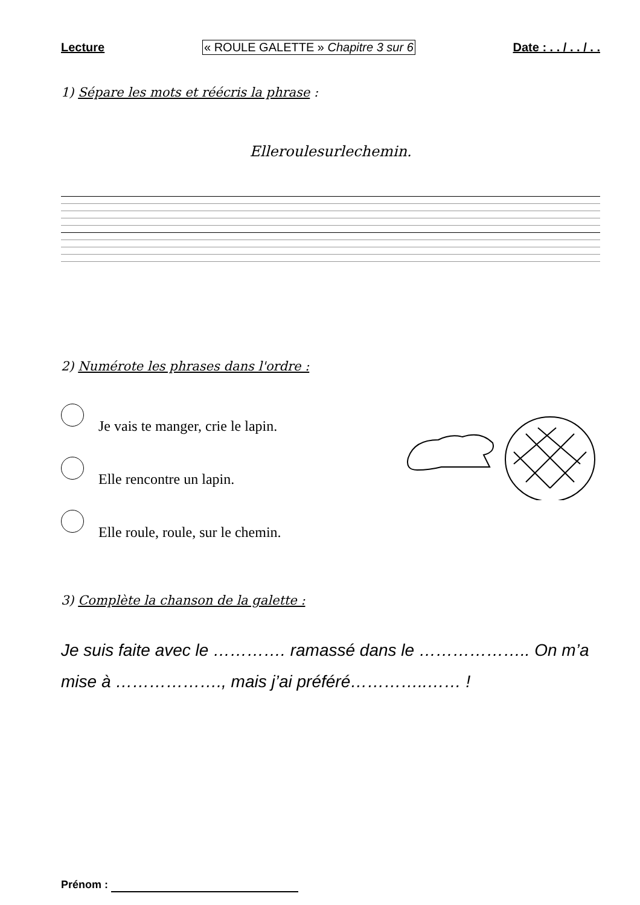Lecture « ROULE GALETTE » Chapitre 3 sur 6 Date : . . / . . / . .
1) Sépare les mots et réécris la phrase :
Elleroulesurlechemin.
2) Numérote les phrases dans l'ordre :
Je vais te manger, crie le lapin.
Elle rencontre un lapin.
Elle roule, roule, sur le chemin.
3) Complète la chanson de la galette :
Je suis faite avec le …………. ramassé dans le ……………….. On m’a mise à ………………., mais j’ai préféré…………..…… !
Prénom :